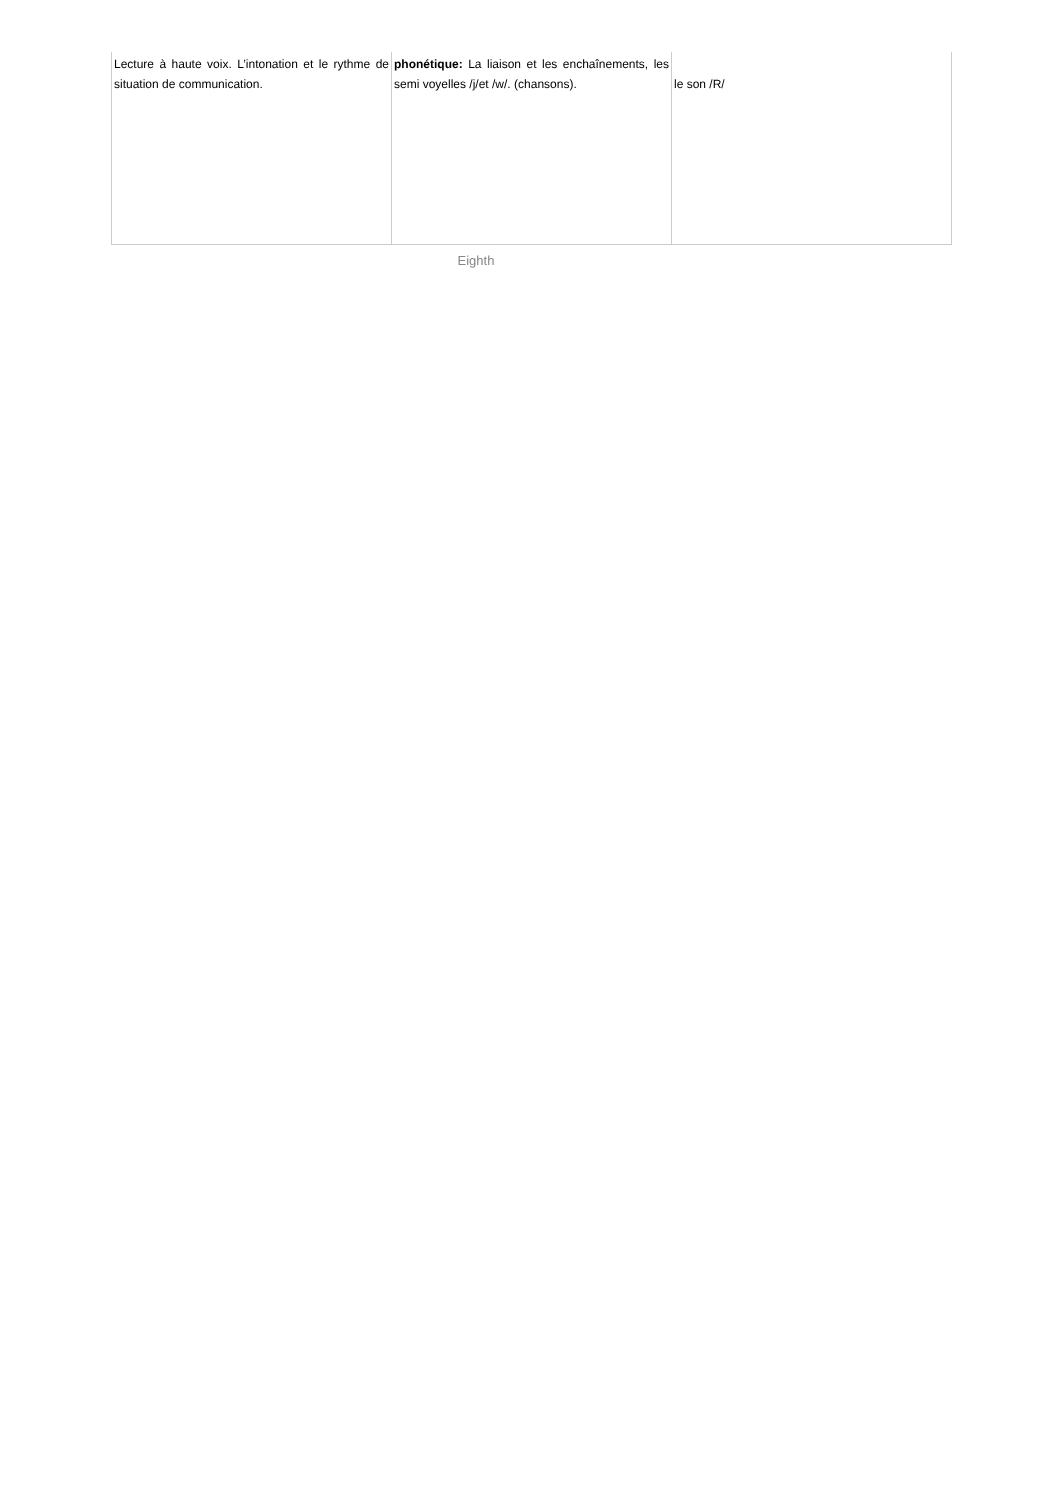| Lecture à haute voix. L’intonation et le rythme de situation de communication. | phonétique: La liaison et les enchaînements, les semi voyelles /j/et /w/. (chansons). | le son /R/ |
Eighth